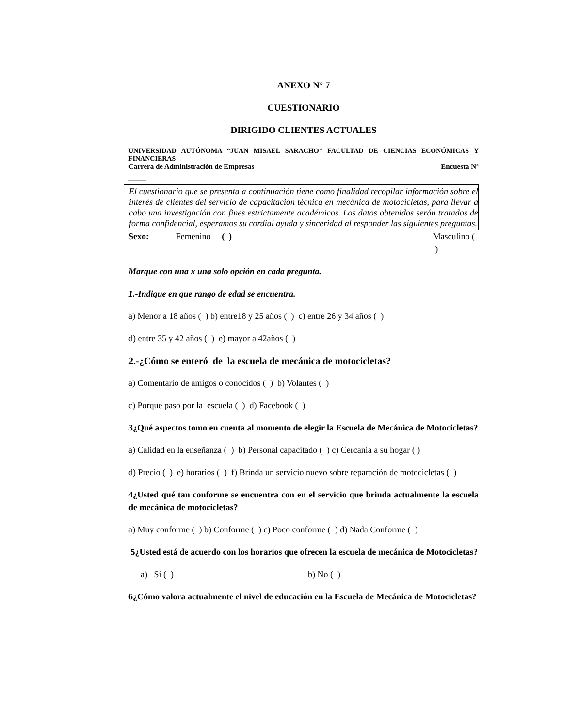ANEXO N° 7
CUESTIONARIO
DIRIGIDO CLIENTES ACTUALES
UNIVERSIDAD AUTÓNOMA “JUAN MISAEL SARACHO” FACULTAD DE CIENCIAS ECONÓMICAS Y FINANCIERAS
Carrera de Administración de Empresas Encuesta Nº
____
El cuestionario que se presenta a continuación tiene como finalidad recopilar información sobre el interés de clientes del servicio de capacitación técnica en mecánica de motocicletas, para llevar a cabo una investigación con fines estrictamente académicos. Los datos obtenidos serán tratados de forma confidencial, esperamos su cordial ayuda y sinceridad al responder las siguientes preguntas.
Sexo: Femenino ( ) Masculino ( )
Marque con una x una solo opción en cada pregunta.
1.-Indique en que rango de edad se encuentra.
a) Menor a 18 años ( ) b) entre18 y 25 años ( ) c) entre 26 y 34 años ( )
d) entre 35 y 42 años ( ) e) mayor a 42años ( )
2.-¿Cómo se enteró de la escuela de mecánica de motocicletas?
a) Comentario de amigos o conocidos ( ) b) Volantes ( )
c) Porque paso por la escuela ( ) d) Facebook ( )
3¿Qué aspectos tomo en cuenta al momento de elegir la Escuela de Mecánica de Motocicletas?
a) Calidad en la enseñanza ( ) b) Personal capacitado ( ) c) Cercanía a su hogar ( )
d) Precio ( ) e) horarios ( ) f) Brinda un servicio nuevo sobre reparación de motocicletas ( )
4¿Usted qué tan conforme se encuentra con en el servicio que brinda actualmente la escuela de mecánica de motocicletas?
a) Muy conforme ( ) b) Conforme ( ) c) Poco conforme ( ) d) Nada Conforme ( )
5¿Usted está de acuerdo con los horarios que ofrecen la escuela de mecánica de Motocicletas?
a) Si ( ) b) No ( )
6¿Cómo valora actualmente el nivel de educación en la Escuela de Mecánica de Motocicletas?